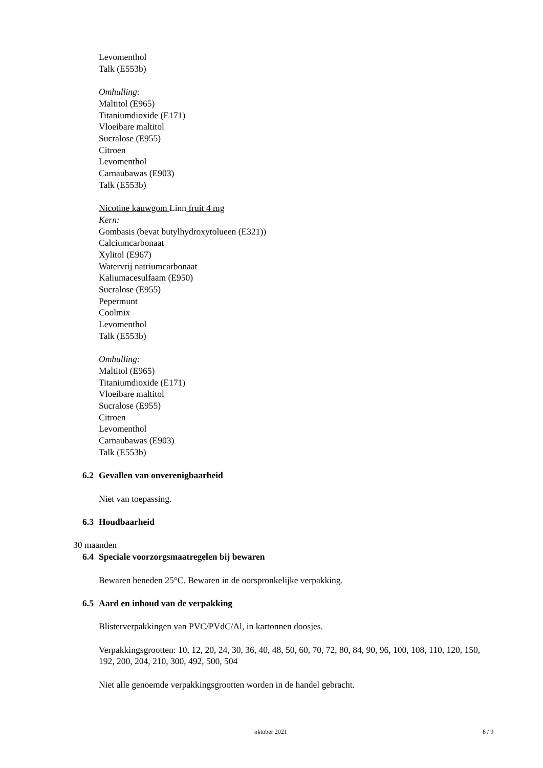Levomenthol
Talk (E553b)
Omhulling:
Maltitol (E965)
Titaniumdioxide (E171)
Vloeibare maltitol
Sucralose (E955)
Citroen
Levomenthol
Carnaubawas (E903)
Talk (E553b)
Nicotine kauwgom Linn fruit 4 mg
Kern:
Gombasis (bevat butylhydroxytolueen (E321))
Calciumcarbonaat
Xylitol (E967)
Watervrij natriumcarbonaat
Kaliumacesulfaam (E950)
Sucralose (E955)
Pepermunt
Coolmix
Levomenthol
Talk (E553b)
Omhulling:
Maltitol (E965)
Titaniumdioxide (E171)
Vloeibare maltitol
Sucralose (E955)
Citroen
Levomenthol
Carnaubawas (E903)
Talk (E553b)
6.2 Gevallen van onverenigbaarheid
Niet van toepassing.
6.3 Houdbaarheid
30 maanden
6.4 Speciale voorzorgsmaatregelen bij bewaren
Bewaren beneden 25°C. Bewaren in de oorspronkelijke verpakking.
6.5 Aard en inhoud van de verpakking
Blisterverpakkingen van PVC/PVdC/Al, in kartonnen doosjes.
Verpakkingsgrootten: 10, 12, 20, 24, 30, 36, 40, 48, 50, 60, 70, 72, 80, 84, 90, 96, 100, 108, 110, 120, 150, 192, 200, 204, 210, 300, 492, 500, 504
Niet alle genoemde verpakkingsgrootten worden in de handel gebracht.
oktober 2021 8 / 9